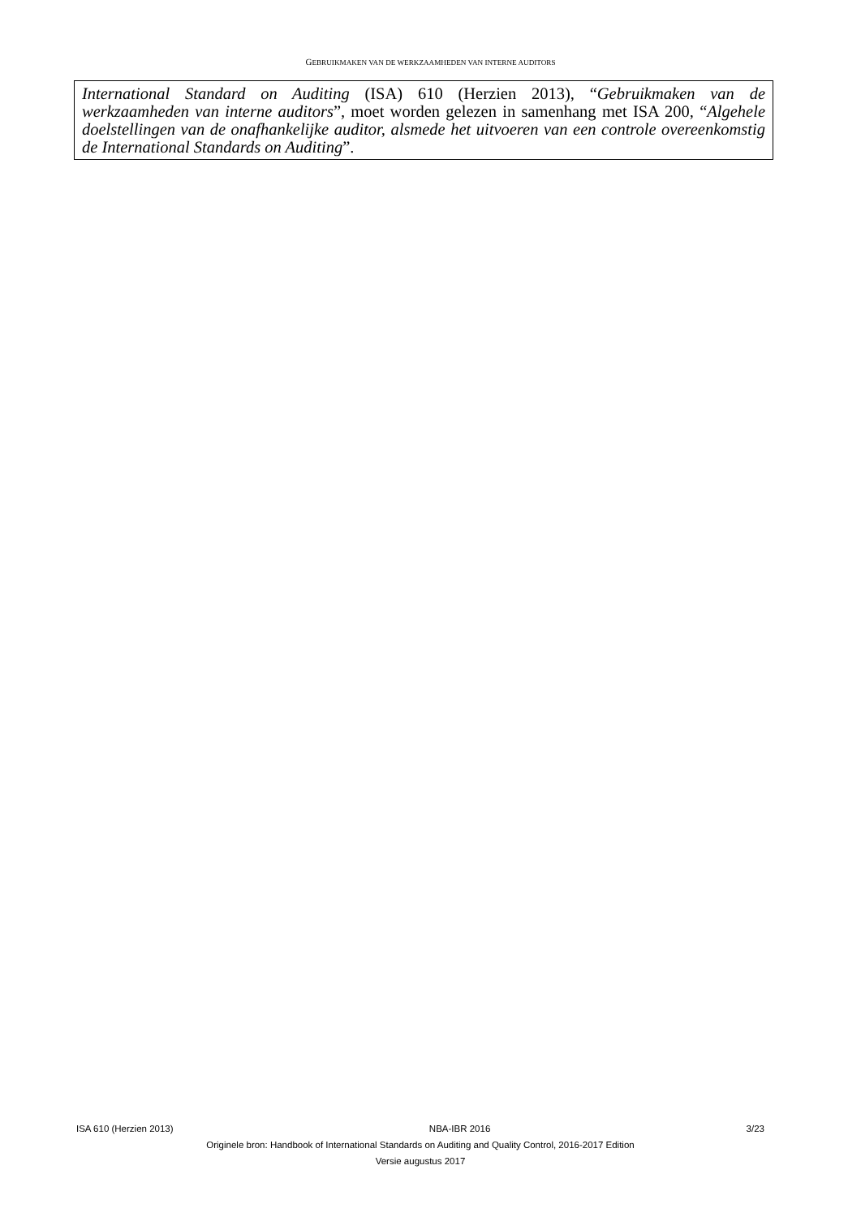GEBRUIKMAKEN VAN DE WERKZAAMHEDEN VAN INTERNE AUDITORS
International Standard on Auditing (ISA) 610 (Herzien 2013), “Gebruikmaken van de werkzaamheden van interne auditors”, moet worden gelezen in samenhang met ISA 200, “Algehele doelstellingen van de onafhankelijke auditor, alsmede het uitvoeren van een controle overeenkomstig de International Standards on Auditing”.
ISA 610 (Herzien 2013) NBA-IBR 2016 3/23
Originele bron: Handbook of International Standards on Auditing and Quality Control, 2016-2017 Edition
Versie augustus 2017